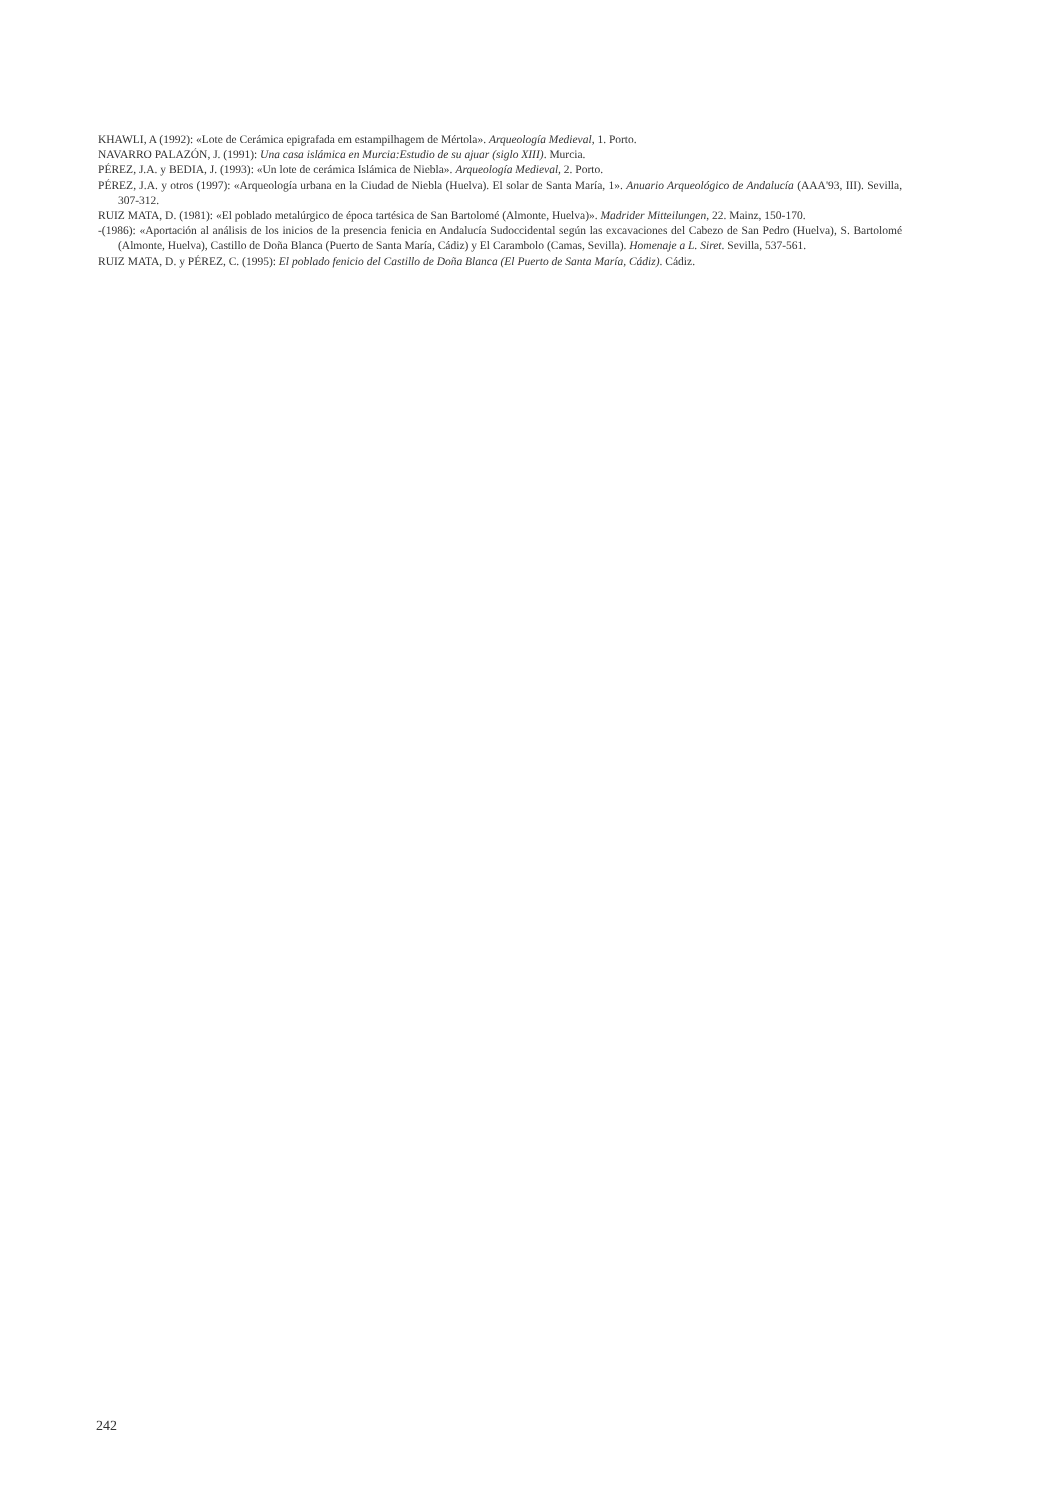KHAWLI, A (1992): «Lote de Cerámica epigrafada em estampilhagem de Mértola». Arqueología Medieval, 1. Porto.
NAVARRO PALAZÓN, J. (1991): Una casa islámica en Murcia:Estudio de su ajuar (siglo XIII). Murcia.
PÉREZ, J.A. y BEDIA, J. (1993): «Un lote de cerámica Islámica de Niebla». Arqueología Medieval, 2. Porto.
PÉREZ, J.A. y otros (1997): «Arqueología urbana en la Ciudad de Niebla (Huelva). El solar de Santa María, 1». Anuario Arqueológico de Andalucía (AAA'93, III). Sevilla, 307-312.
RUIZ MATA, D. (1981): «El poblado metalúrgico de época tartésica de San Bartolomé (Almonte, Huelva)». Madrider Mitteilungen, 22. Mainz, 150-170.
-(1986): «Aportación al análisis de los inicios de la presencia fenicia en Andalucía Sudoccidental según las excavaciones del Cabezo de San Pedro (Huelva), S. Bartolomé (Almonte, Huelva), Castillo de Doña Blanca (Puerto de Santa María, Cádiz) y El Carambolo (Camas, Sevilla). Homenaje a L. Siret. Sevilla, 537-561.
RUIZ MATA, D. y PÉREZ, C. (1995): El poblado fenicio del Castillo de Doña Blanca (El Puerto de Santa María, Cádiz). Cádiz.
242